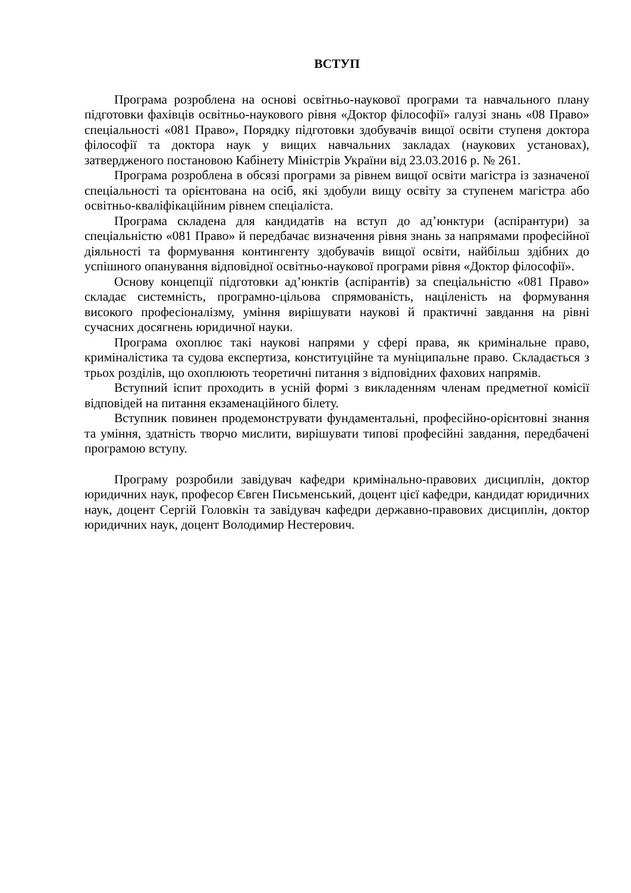ВСТУП
Програма розроблена на основі освітньо-наукової програми та навчального плану підготовки фахівців освітньо-наукового рівня «Доктор філософії» галузі знань «08 Право» спеціальності «081 Право», Порядку підготовки здобувачів вищої освіти ступеня доктора філософії та доктора наук у вищих навчальних закладах (наукових установах), затвердженого постановою Кабінету Міністрів України від 23.03.2016 р. № 261.
Програма розроблена в обсязі програми за рівнем вищої освіти магістра із зазначеної спеціальності та орієнтована на осіб, які здобули вищу освіту за ступенем магістра або освітньо-кваліфікаційним рівнем спеціаліста.
Програма складена для кандидатів на вступ до ад’юнктури (аспірантури) за спеціальністю «081 Право» й передбачає визначення рівня знань за напрямами професійної діяльності та формування контингенту здобувачів вищої освіти, найбільш здібних до успішного опанування відповідної освітньо-наукової програми рівня «Доктор філософії».
Основу концепції підготовки ад’юнктів (аспірантів) за спеціальністю «081 Право» складає системність, програмно-цільова спрямованість, націленість на формування високого професіоналізму, уміння вирішувати наукові й практичні завдання на рівні сучасних досягнень юридичної науки.
Програма охоплює такі наукові напрями у сфері права, як кримінальне право, криміналістика та судова експертиза, конституційне та муніципальне право. Складається з трьох розділів, що охоплюють теоретичні питання з відповідних фахових напрямів.
Вступний іспит проходить в усній формі з викладенням членам предметної комісії відповідей на питання екзаменаційного білету.
Вступник повинен продемонструвати фундаментальні, професійно-орієнтовні знання та уміння, здатність творчо мислити, вирішувати типові професійні завдання, передбачені програмою вступу.
Програму розробили завідувач кафедри кримінально-правових дисциплін, доктор юридичних наук, професор Євген Письменський, доцент цієї кафедри, кандидат юридичних наук, доцент Сергій Головкін та завідувач кафедри державно-правових дисциплін, доктор юридичних наук, доцент Володимир Нестерович.